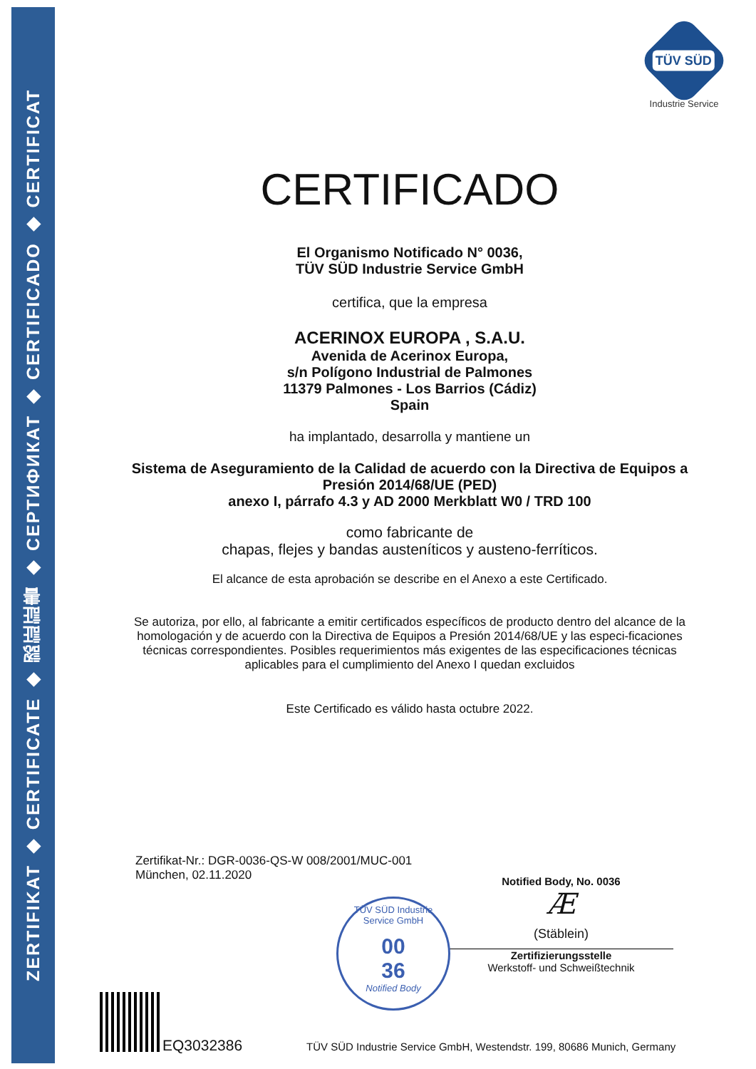ZERTIFIKAT ◆ CERTIFICATE ◆ 認証証書 ◆ СЕРТИФИКАТ ◆ CERTIFICADO ◆ CERTIFICAT
TÜV SÜD
Industrie Service
CERTIFICADO
El Organismo Notificado N° 0036,
TÜV SÜD Industrie Service GmbH
certifica, que la empresa
ACERINOX EUROPA , S.A.U.
Avenida de Acerinox Europa,
s/n Polígono Industrial de Palmones
11379 Palmones - Los Barrios (Cádiz)
Spain
ha implantado, desarrolla y mantiene un
Sistema de Aseguramiento de la Calidad de acuerdo con la Directiva de Equipos a Presión 2014/68/UE (PED)
anexo I, párrafo 4.3 y AD 2000 Merkblatt W0 / TRD 100
como fabricante de
chapas, flejes y bandas austeníticos y austeno-ferríticos.
El alcance de esta aprobación se describe en el Anexo a este Certificado.
Se autoriza, por ello, al fabricante a emitir certificados específicos de producto dentro del alcance de la homologación y de acuerdo con la Directiva de Equipos a Presión 2014/68/UE y las especi-ficaciones técnicas correspondientes. Posibles requerimientos más exigentes de las especificaciones técnicas aplicables para el cumplimiento del Anexo I quedan excluidos
Este Certificado es válido hasta octubre 2022.
Zertifikat-Nr.: DGR-0036-QS-W 008/2001/MUC-001
München, 02.11.2020
Notified Body, No. 0036
Æ
(Stäblein)
Zertifizierungsstelle
Werkstoff- und Schweißtechnik
TÜV SÜD Industrie Service GmbH
00
36
Notified Body
EQ3032386
TÜV SÜD Industrie Service GmbH, Westendstr. 199, 80686 Munich, Germany